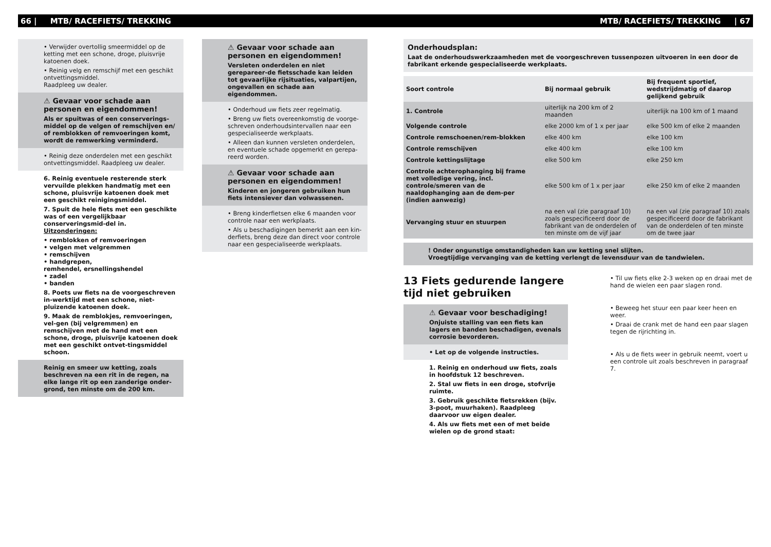66 | MTB/ RACEFIETS/ TREKKING MTB/ RACEFIETS/ TREKKING | 67
• Verwijder overtollig smeermiddel op de ketting met een schone, droge, pluisvrije katoenen doek.
• Reinig velg en remschijf met een geschikt ontvettingsmiddel.
Raadpleeg uw dealer.
⚠ Gevaar voor schade aan personen en eigendommen!
Als er spuitwas of een conserverings-middel op de velgen of remschijven en/ of remblokken of remvoeringen komt, wordt de remwerking verminderd.
• Reinig deze onderdelen met een geschikt ontvettingsmiddel. Raadpleeg uw dealer.
6. Reinig eventuele resterende sterk vervuilde plekken handmatig met een schone, pluisvrije katoenen doek met een geschikt reinigingsmiddel.
7. Spuit de hele fiets met een geschikte was of een vergelijkbaar conserveringsmid-del in.
Uitzonderingen:
• remblokken of remvoeringen
• velgen met velgremmen
• remschijven
• handgrepen,
remhendel, ersnellingshendel
• zadel
• banden
8. Poets uw fiets na de voorgeschreven in-werktijd met een schone, niet-pluizende katoenen doek.
9. Maak de remblokjes, remvoeringen, vel-gen (bij velgremmen) en remschijven met de hand met een schone, droge, pluisvrije katoenen doek met een geschikt ontvet-tingsmiddel schoon.
Reinig en smeer uw ketting, zoals beschreven na een rit in de regen, na elke lange rit op een zanderige onder-grond, ten minste om de 200 km.
⚠ Gevaar voor schade aan personen en eigendommen!
Versleten onderdelen en niet gerepareer-de fietsschade kan leiden tot gevaarlijke rijsituaties, valpartijen, ongevallen en schade aan eigendommen.
• Onderhoud uw fiets zeer regelmatig.
• Breng uw fiets overeenkomstig de voorge-schreven onderhoudsintervallen naar een gespecialiseerde werkplaats.
• Alleen dan kunnen versleten onderdelen, en eventuele schade opgemerkt en gerepa-reerd worden.
⚠ Gevaar voor schade aan personen en eigendommen!
Kinderen en jongeren gebruiken hun fiets intensiever dan volwassenen.
• Breng kinderfietsen elke 6 maanden voor controle naar een werkplaats.
• Als u beschadigingen bemerkt aan een kin-derfiets, breng deze dan direct voor controle naar een gespecialiseerde werkplaats.
Onderhoudsplan:
Laat de onderhoudswerkzaamheden met de voorgeschreven tussenpozen uitvoeren in een door de fabrikant erkende gespecialiseerde werkplaats.
| Soort controle | Bij normaal gebruik | Bij frequent sportief, wedstrijdmatig of daarop gelijkend gebruik |
| --- | --- | --- |
| 1. Controle | uiterlijk na 200 km of 2 maanden | uiterlijk na 100 km of 1 maand |
| Volgende controle | elke 2000 km of 1 x per jaar | elke 500 km of elke 2 maanden |
| Controle remschoenen/rem-blokken | elke 400 km | elke 100 km |
| Controle remschijven | elke 400 km | elke 100 km |
| Controle kettingslijtage | elke 500 km | elke 250 km |
| Controle achterophanging bij frame met volledige vering, incl. controle/smeren van de naaldophanging aan de dem-per (indien aanwezig) | elke 500 km of 1 x per jaar | elke 250 km of elke 2 maanden |
| Vervanging stuur en stuurpen | na een val (zie paragraaf 10) zoals gespecificeerd door de fabrikant van de onderdelen of ten minste om de vijf jaar | na een val (zie paragraaf 10) zoals gespecificeerd door de fabrikant van de onderdelen of ten minste om de twee jaar |
! Onder ongunstige omstandigheden kan uw ketting snel slijten.
Vroegtijdige vervanging van de ketting verlengt de levensduur van de tandwielen.
13 Fiets gedurende langere tijd niet gebruiken
⚠ Gevaar voor beschadiging!
Onjuiste stalling van een fiets kan lagers en banden beschadigen, evenals corrosie bevorderen.
• Let op de volgende instructies.
1. Reinig en onderhoud uw fiets, zoals in hoofdstuk 12 beschreven.
2. Stal uw fiets in een droge, stofvrije ruimte.
3. Gebruik geschikte fietsrekken (bijv. 3-poot, muurhaken). Raadpleeg daarvoor uw eigen dealer.
4. Als uw fiets met een of met beide wielen op de grond staat:
• Til uw fiets elke 2-3 weken op en draai met de hand de wielen een paar slagen rond.
• Beweeg het stuur een paar keer heen en weer.
• Draai de crank met de hand een paar slagen tegen de rijrichting in.
• Als u de fiets weer in gebruik neemt, voert u een controle uit zoals beschreven in paragraaf 7.